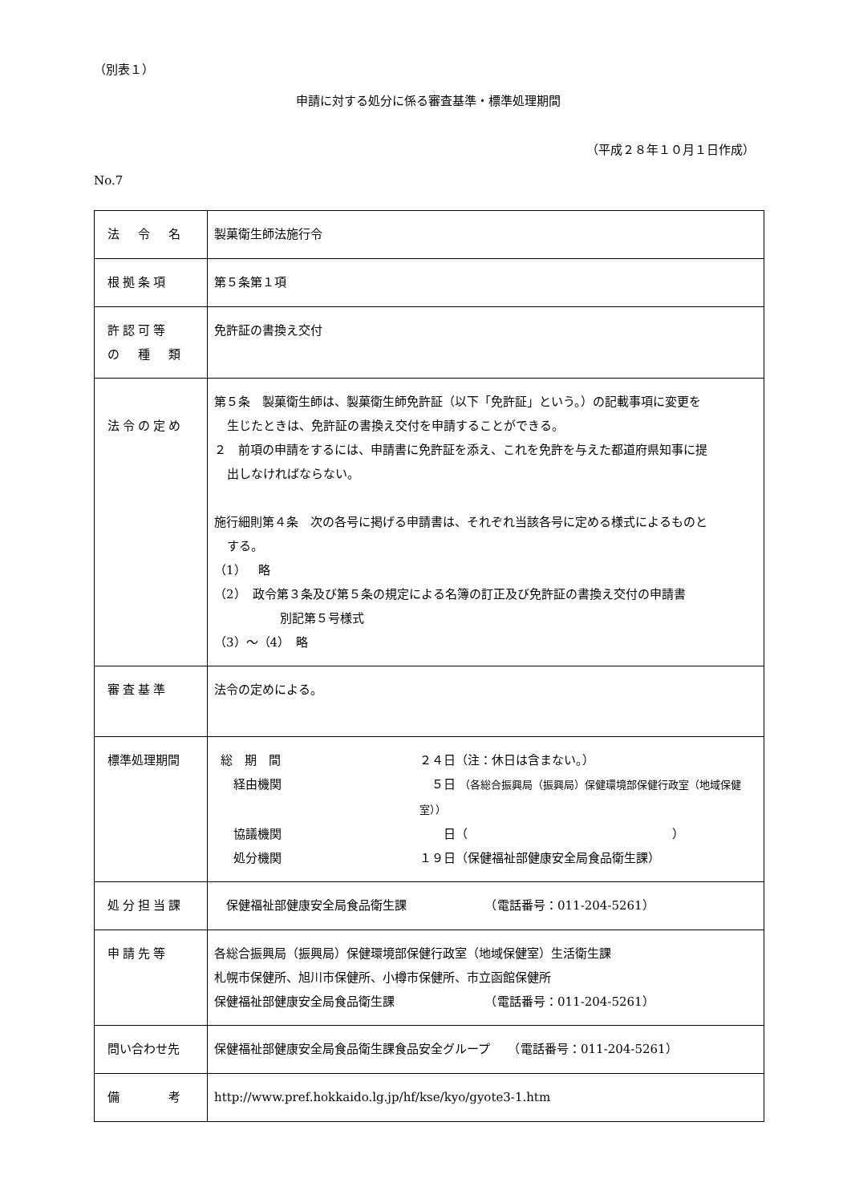（別表１）
申請に対する処分に係る審査基準・標準処理期間
（平成２８年１０月１日作成）
No.7
| 法 令 名 | 製菓衛生師法施行令 |
| 根拠条項 | 第５条第１項 |
| 許認可等 の 種 類 | 免許証の書換え交付 |
| 法令の定め | 第５条 製菓衛生師は、製菓衛生師免許証（以下「免許証」という。）の記載事項に変更を 生じたときは、免許証の書換え交付を申請することができる。 ２ 前項の申請をするには、申請書に免許証を添え、これを免許を与えた都道府県知事に提 出しなければならない。 施行細則第４条 次の各号に掲げる申請書は、それぞれ当該各号に定める様式によるものと する。 （1） 略 （2） 政令第３条及び第５条の規定による名簿の訂正及び免許証の書換え交付の申請書 別記第５号様式 （3）～（4） 略 |
| 審査基準 | 法令の定めによる。 |
| 標準処理期間 | / 総 期 間 / ２４日（注：休日は含まない。） / / 経由機関 / ５日 （各総合振興局（振興局）保健環境部保健行政室（地域保健室）） / / 協議機関 / 日（ ） / / 処分機関 / １９日（保健福祉部健康安全局食品衛生課） / |
| 処分担当課 | 保健福祉部健康安全局食品衛生課 （電話番号：011-204-5261） |
| 申請先等 | 各総合振興局（振興局）保健環境部保健行政室（地域保健室）生活衛生課 札幌市保健所、旭川市保健所、小樽市保健所、市立函館保健所 保健福祉部健康安全局食品衛生課 （電話番号：011-204-5261） |
| 問い合わせ先 | 保健福祉部健康安全局食品衛生課食品安全グループ （電話番号：011-204-5261） |
| 備 考 | http://www.pref.hokkaido.lg.jp/hf/kse/kyo/gyote3-1.htm |